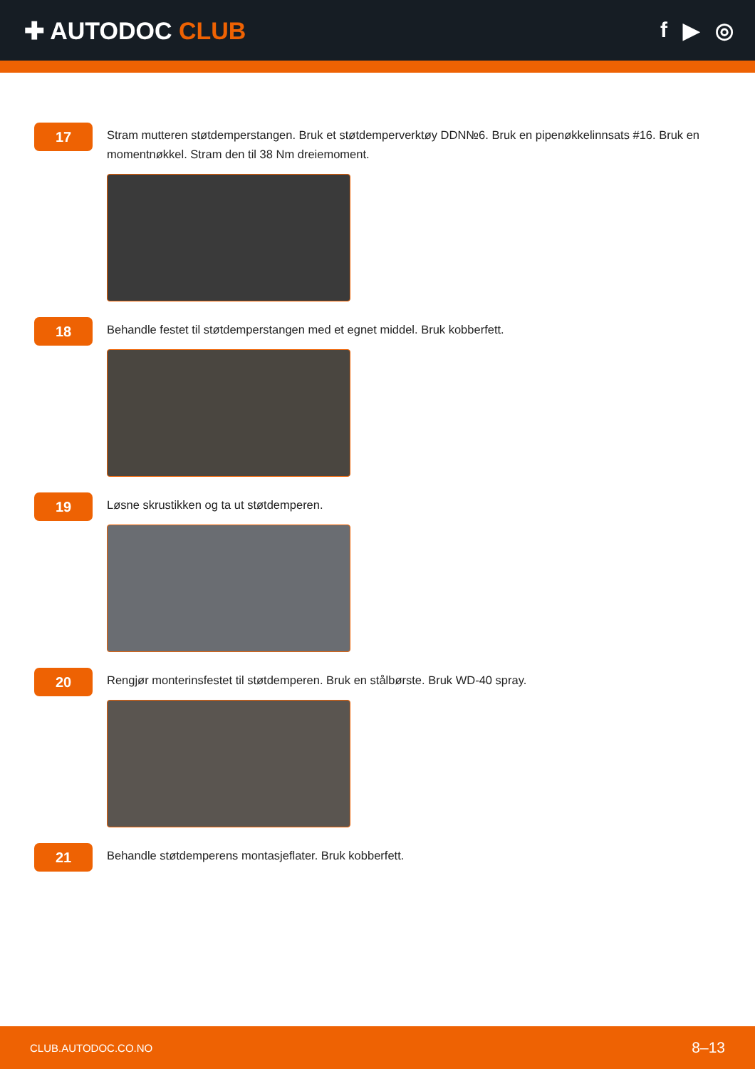✚ AUTODOC CLUB f ▶ ◎
17
Stram mutteren støtdemperstangen. Bruk et støtdemperverktøy DDN№6. Bruk en pipenøkkelinnsats #16. Bruk en momentnøkkel. Stram den til 38 Nm dreiemoment.
18
Behandle festet til støtdemperstangen med et egnet middel. Bruk kobberfett.
19
Løsne skrustikken og ta ut støtdemperen.
20
Rengjør monterinsfestet til støtdemperen. Bruk en stålbørste. Bruk WD-40 spray.
21
Behandle støtdemperens montasjeflater. Bruk kobberfett.
CLUB.AUTODOC.CO.NO 8–13